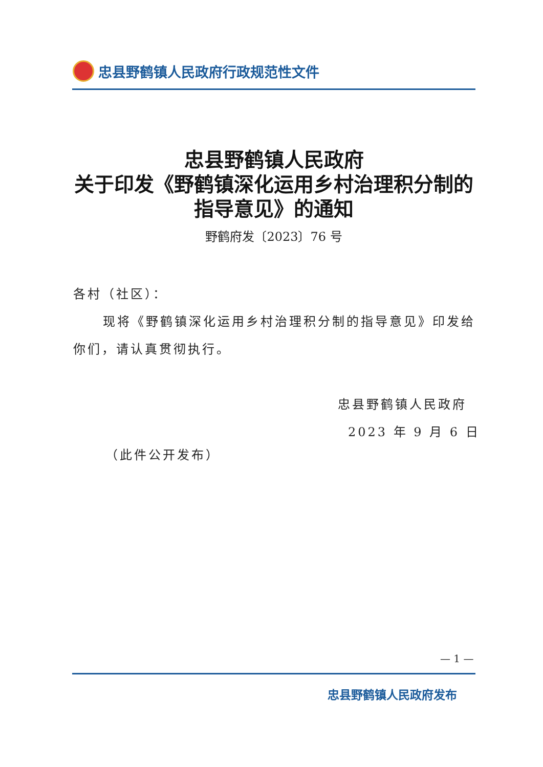忠县野鹤镇人民政府行政规范性文件
忠县野鹤镇人民政府
关于印发《野鹤镇深化运用乡村治理积分制的
指导意见》的通知
野鹤府发〔2023〕76 号
各村（社区）：
现将《野鹤镇深化运用乡村治理积分制的指导意见》印发给
你们，请认真贯彻执行。
忠县野鹤镇人民政府
2023 年 9 月 6 日
（此件公开发布）
— 1 —
忠县野鹤镇人民政府发布